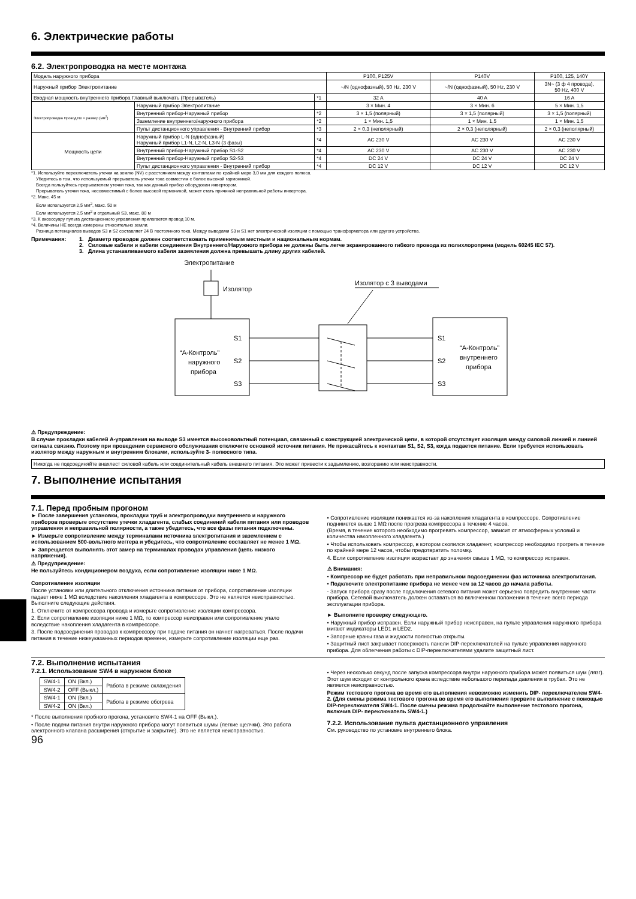6. Электрические работы
6.2. Электропроводка на месте монтажа
| Модель наружного прибора | | | P100, P125V | P140V | P100, 125, 140Y |
| Наружный прибор Электропитание | | | ~/N (однофазный), 50 Hz, 230 V | ~/N (однофазный), 50 Hz, 230 V | 3N~ (3 ф 4 провода), 50 Hz, 400 V |
| Входная мощность внутреннего прибора Главный выключать (Прерыватель) | | *1 | 32 A | 40 A | 16 A |
| Электропроводка Провод No × размер (мм<sup>2</sup>) | Наружный прибор Электропитание | | 3 × Мин. 4 | 3 × Мин. 6 | 5 × Мин. 1,5 |
| | Внутренний прибор-Наружный прибор | *2 | 3 × 1,5 (полярный) | 3 × 1,5 (полярный) | 3 × 1,5 (полярный) |
| | Заземление внутреннего/наружного прибора | *2 | 1 × Мин. 1,5 | 1 × Мин. 1,5 | 1 × Мин. 1,5 |
| | Пульт дистанционного управления - Внутренний прибор | *3 | 2 × 0,3 (неполярный) | 2 × 0,3 (неполярный) | 2 × 0,3 (неполярный) |
| Мощность цепи | Наружный прибор L-N (однофазный) Наружный прибор L1-N, L2-N, L3-N (3 фазы) | *4 | AC 230 V | AC 230 V | AC 230 V |
| | Внутренний прибор-Наружный прибор S1-S2 | *4 | AC 230 V | AC 230 V | AC 230 V |
| | Внутренний прибор-Наружный прибор S2-S3 | *4 | DC 24 V | DC 24 V | DC 24 V |
| | Пульт дистанционного управления - Внутренний прибор | *4 | DC 12 V | DC 12 V | DC 12 V |
*1. Используйте переключатель утечки на землю (NV) с расстоянием между контактами по крайней мере 3,0 мм для каждого полюса.
Убедитесь в том, что используемый прерыватель утечки тока совместим с более высокой гармоникой.
Всегда пользуйтесь прерывателем утечки тока, так как данный прибор оборудован инвертором.
Прерыватель утечки тока, несовместимый с более высокой гармоникой, может стать причиной неправильной работы инвертора.
*2. Макс. 45 м
Если используется 2,5 мм<sup>2</sup>, макс. 50 м
Если используется 2,5 мм<sup>2</sup> и отдельный S3, макс. 80 м
*3. К аксессуару пульта дистанционного управления прилагается провод 10 м.
*4. Величины НЕ всегда измерены относительно земли.
Разница потенциалов выводов S3 и S2 составляет 24 В постоянного тока. Между выводами S3 и S1 нет электрической изоляции с помощью трансформатора или другого устройства.
Примечания: 1. Диаметр проводов должен соответствовать применимым местным и национальным нормам.
2. Силовые кабели и кабели соединения Внутреннего/Наружного прибора не должны быть легче экранированного гибкого провода из полихлоропрена (модель 60245 IEC 57).
3. Длина устанавливаемого кабеля заземления должна превышать длину других кабелей.
Электропитание
Изолятор
“A-Контроль”
наружного
прибора
S1
S2
S3
Изолятор с 3 выводами
S1
S2
S3
“A-Контроль”
внутреннего
прибора
⚠ Предупреждение:
В случае прокладки кабелей A-управления на выводе S3 имеется высоковольтный потенциал, связанный с конструкцией электрической цепи, в которой отсутствует изоляция между силовой линией и линией сигнала связию. Поэтому при проведении сервисного обслуживания отключите основной источник питания. Не прикасайтесь к контактам S1, S2, S3, когда подается питание. Если требуется использовать изолятор между наружным и внутренним блоками, используйте 3- полюсного типа.
Никогда не подсоединяйте внахлест силовой кабель или соединительный кабель внешнего питания. Это может привести к задымлению, возгоранию или неисправности.
7. Выполнение испытания
7.1. Перед пробным прогоном
► После завершения установки, прокладки труб и электропроводки внутреннего и наружного приборов проверьте отсутствие утечки хладагента, слабых соединений кабеля питания или проводов управления и неправильной полярности, а также убедитесь, что все фазы питания подключены.
► Измерьте сопротивление между терминалами источника электропитания и заземлением с использованием 500-вольтного меггера и убедитесь, что сопротивление составляет не менее 1 MΩ.
► Запрещается выполнять этот замер на терминалах проводах управления (цепь низкого напряжения).
⚠ Предупреждение:
Не пользуйтесь кондиционером воздуха, если сопротивление изоляции ниже 1 MΩ.
Сопротивление изоляции
После установки или длительного отключения источника питания от прибора, сопротивление изоляции падает ниже 1 MΩ вследствие накопления хладагента в компрессоре. Это не является неисправностью. Выполните следующие действия.
1. Отключите от компрессора провода и измерьте сопротивление изоляции компрессора.
2. Если сопротивление изоляции ниже 1 MΩ, то компрессор неисправен или сопротивление упало вследствие накопления хладагента в компрессоре.
3. После подсоединения проводов к компрессору при подаче питания он начнет нагреваться. После подачи питания в течение нижеуказанных периодов времени, измерьте сопротивление изоляции еще раз.
• Сопротивление изоляции понижается из-за накопления хладагента в компрессоре. Сопротивление поднимется выше 1 MΩ после прогрева компрессора в течение 4 часов.
(Время, в течение которого необходимо прогревать компрессор, зависит от атмосферных условий и количества накопленного хладагента.)
• Чтобы использовать компрессор, в котором скопился хладагент, компрессор необходимо прогреть в течение по крайней мере 12 часов, чтобы предотвратить поломку.
4. Если сопротивление изоляции возрастает до значения свыше 1 MΩ, то компрессор исправен.
⚠ Внимания:
• Компрессор не будет работать при неправильном подсоединении фаз источника электропитания.
• Подключите электропитание прибора не менее чем за 12 часов до начала работы.
- Запуск прибора сразу после подключения сетевого питания может серьезно повредить внутренние части прибора. Сетевой выключатель должен оставаться во включенном положении в течение всего периода эксплуатации прибора.
► Выполните проверку следующего.
• Наружный прибор исправен. Если наружный прибор неисправен, на пульте управления наружного прибора мигают индикаторы LED1 и LED2.
• Запорные краны газа и жидкости полностью открыты.
• Защитный лист закрывает поверхность панели DIP-переключателей на пульте управления наружного прибора. Для облегчения работы с DIP-переключателями удалите защитный лист.
7.2. Выполнение испытания
7.2.1. Использование SW4 в наружном блоке
| SW4-1 | ON (Вкл.) | Работа в режиме охлаждения |
| SW4-2 | OFF (Выкл.) | |
| SW4-1 | ON (Вкл.) | Работа в режиме обогрева |
| SW4-2 | ON (Вкл.) | |
* После выполнения пробного прогона, установите SW4-1 на OFF (Выкл.).
• После подачи питания внутри наружного прибора могут появиться шумы (легкие щелчки). Это работа электронного клапана расширения (открытие и закрытие). Это не является неисправностью.
96
• Через несколько секунд после запуска компрессора внутри наружного прибора может появиться шум (лязг). Этот шум исходит от контрольного крана вследствие небольшого перепада давления в трубах. Это не является неисправностью.
Режим тестового прогона во время его выполнения невозможно изменить DIP- переключателем SW4-2. (Для смены режима тестового прогона во время его выполнения прервите выполнение с помощью DIP-переключателя SW4-1. После смены режима продолжайте выполнение тестового прогона, включив DIP- переключатель SW4-1.)
7.2.2. Использование пульта дистанционного управления
См. руководство по установке внутреннего блока.